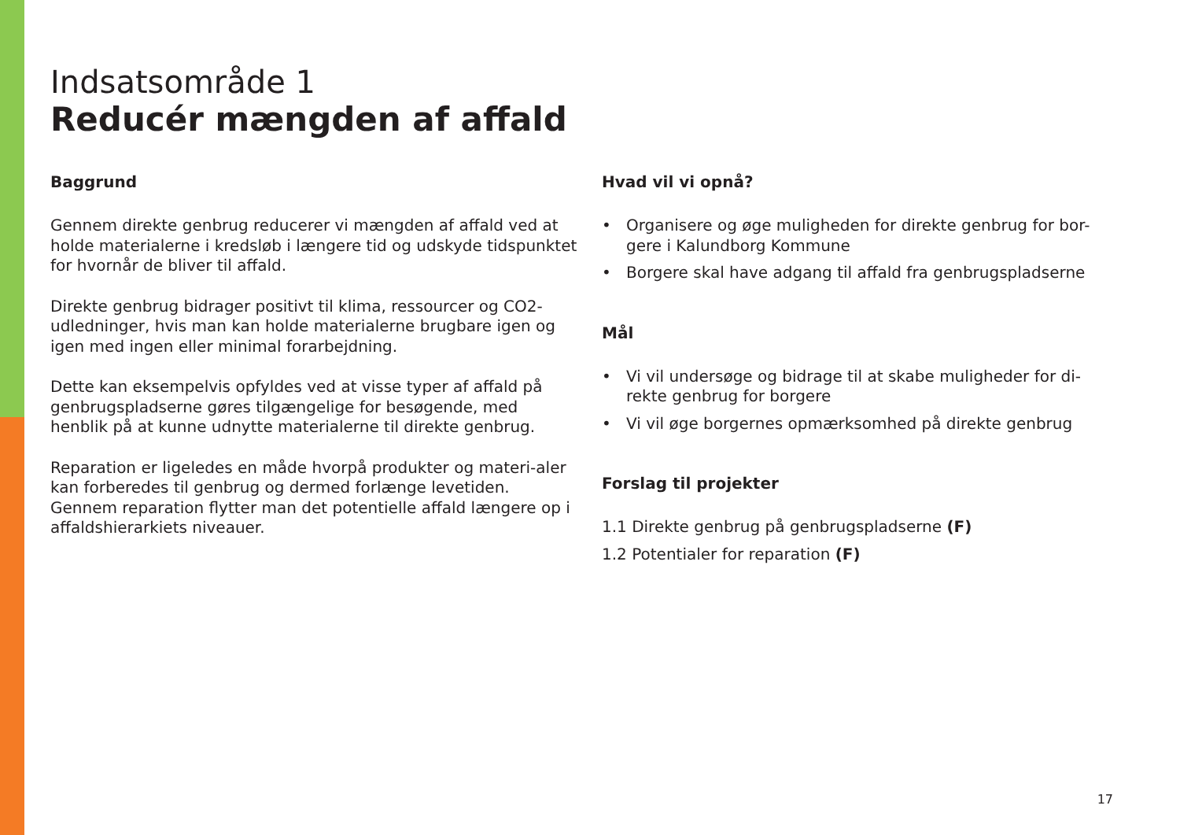Indsatsområde 1
Reducér mængden af affald
Baggrund
Gennem direkte genbrug reducerer vi mængden af affald ved at holde materialerne i kredsløb i længere tid og udskyde tidspunktet for hvornår de bliver til affald.
Direkte genbrug bidrager positivt til klima, ressourcer og CO2-udledninger, hvis man kan holde materialerne brugbare igen og igen med ingen eller minimal forarbejdning.
Dette kan eksempelvis opfyldes ved at visse typer af affald på genbrugspladserne gøres tilgængelige for besøgende, med henblik på at kunne udnytte materialerne til direkte genbrug.
Reparation er ligeledes en måde hvorpå produkter og materi-aler kan forberedes til genbrug og dermed forlænge levetiden. Gennem reparation flytter man det potentielle affald længere op i affaldshierarkiets niveauer.
Hvad vil vi opnå?
• Organisere og øge muligheden for direkte genbrug for bor-gere i Kalundborg Kommune
• Borgere skal have adgang til affald fra genbrugspladserne
Mål
• Vi vil undersøge og bidrage til at skabe muligheder for di-rekte genbrug for borgere
• Vi vil øge borgernes opmærksomhed på direkte genbrug
Forslag til projekter
1.1 Direkte genbrug på genbrugspladserne (F)
1.2 Potentialer for reparation (F)
17